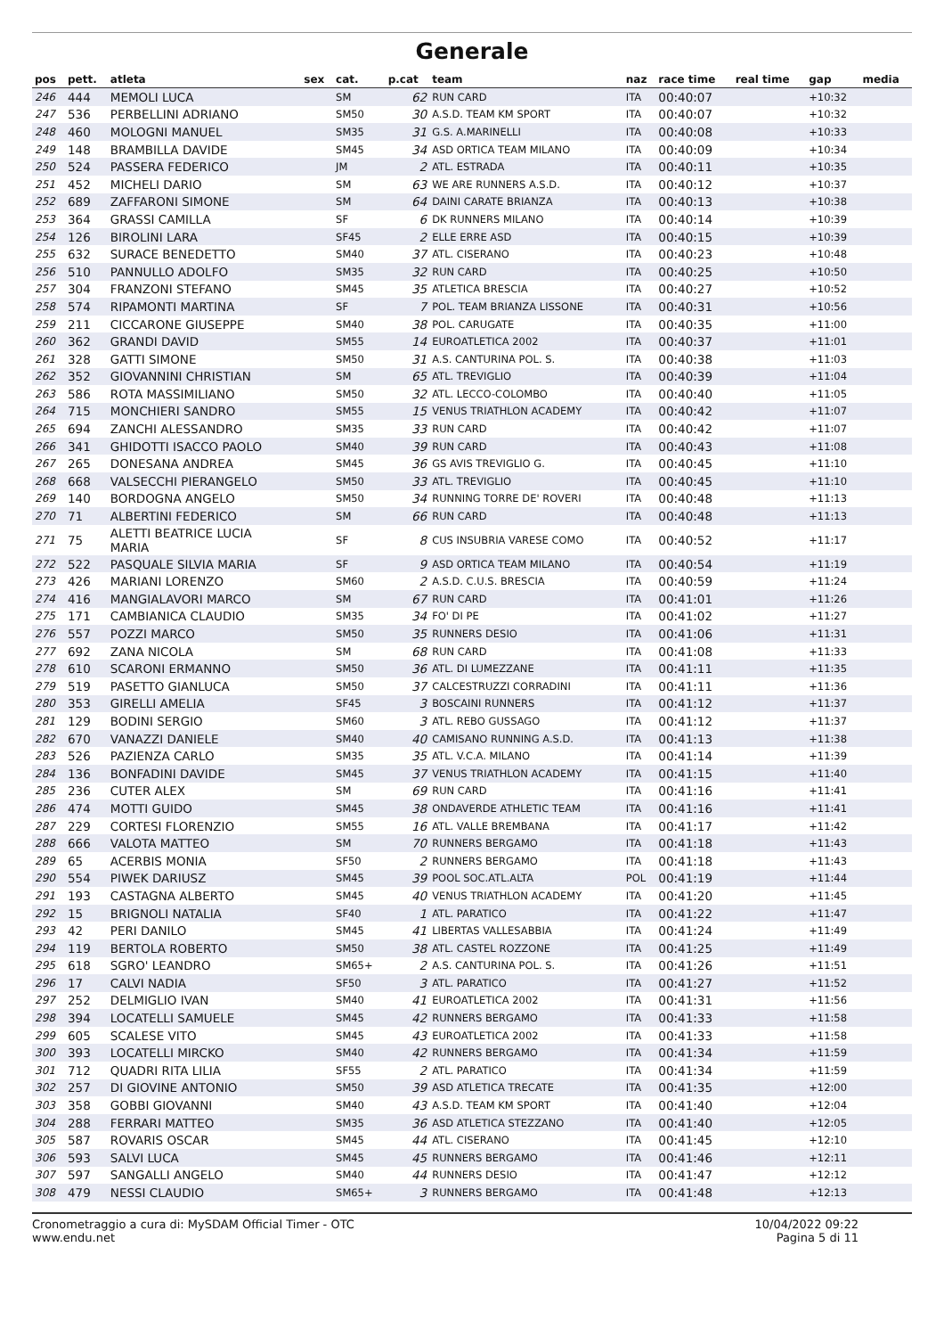Generale
| pos | pett. | atleta | sex | cat. | p.cat | team | naz | race time | real time | gap | media |
| --- | --- | --- | --- | --- | --- | --- | --- | --- | --- | --- | --- |
| 246 | 444 | MEMOLI LUCA | | SM | 62 | RUN CARD | ITA | 00:40:07 | | +10:32 | |
| 247 | 536 | PERBELLINI ADRIANO | | SM50 | 30 | A.S.D. TEAM KM SPORT | ITA | 00:40:07 | | +10:32 | |
| 248 | 460 | MOLOGNI MANUEL | | SM35 | 31 | G.S. A.MARINELLI | ITA | 00:40:08 | | +10:33 | |
| 249 | 148 | BRAMBILLA DAVIDE | | SM45 | 34 | ASD ORTICA TEAM MILANO | ITA | 00:40:09 | | +10:34 | |
| 250 | 524 | PASSERA FEDERICO | | JM | 2 | ATL. ESTRADA | ITA | 00:40:11 | | +10:35 | |
| 251 | 452 | MICHELI DARIO | | SM | 63 | WE ARE RUNNERS A.S.D. | ITA | 00:40:12 | | +10:37 | |
| 252 | 689 | ZAFFARONI SIMONE | | SM | 64 | DAINI CARATE BRIANZA | ITA | 00:40:13 | | +10:38 | |
| 253 | 364 | GRASSI CAMILLA | | SF | 6 | DK RUNNERS MILANO | ITA | 00:40:14 | | +10:39 | |
| 254 | 126 | BIROLINI LARA | | SF45 | 2 | ELLE ERRE ASD | ITA | 00:40:15 | | +10:39 | |
| 255 | 632 | SURACE BENEDETTO | | SM40 | 37 | ATL. CISERANO | ITA | 00:40:23 | | +10:48 | |
| 256 | 510 | PANNULLO ADOLFO | | SM35 | 32 | RUN CARD | ITA | 00:40:25 | | +10:50 | |
| 257 | 304 | FRANZONI STEFANO | | SM45 | 35 | ATLETICA BRESCIA | ITA | 00:40:27 | | +10:52 | |
| 258 | 574 | RIPAMONTI MARTINA | | SF | 7 | POL. TEAM BRIANZA LISSONE | ITA | 00:40:31 | | +10:56 | |
| 259 | 211 | CICCARONE GIUSEPPE | | SM40 | 38 | POL. CARUGATE | ITA | 00:40:35 | | +11:00 | |
| 260 | 362 | GRANDI DAVID | | SM55 | 14 | EUROATLETICA 2002 | ITA | 00:40:37 | | +11:01 | |
| 261 | 328 | GATTI SIMONE | | SM50 | 31 | A.S. CANTURINA POL. S. | ITA | 00:40:38 | | +11:03 | |
| 262 | 352 | GIOVANNINI CHRISTIAN | | SM | 65 | ATL. TREVIGLIO | ITA | 00:40:39 | | +11:04 | |
| 263 | 586 | ROTA MASSIMILIANO | | SM50 | 32 | ATL. LECCO-COLOMBO | ITA | 00:40:40 | | +11:05 | |
| 264 | 715 | MONCHIERI SANDRO | | SM55 | 15 | VENUS TRIATHLON ACADEMY | ITA | 00:40:42 | | +11:07 | |
| 265 | 694 | ZANCHI ALESSANDRO | | SM35 | 33 | RUN CARD | ITA | 00:40:42 | | +11:07 | |
| 266 | 341 | GHIDOTTI ISACCO PAOLO | | SM40 | 39 | RUN CARD | ITA | 00:40:43 | | +11:08 | |
| 267 | 265 | DONESANA ANDREA | | SM45 | 36 | GS AVIS TREVIGLIO G. | ITA | 00:40:45 | | +11:10 | |
| 268 | 668 | VALSECCHI PIERANGELO | | SM50 | 33 | ATL. TREVIGLIO | ITA | 00:40:45 | | +11:10 | |
| 269 | 140 | BORDOGNA ANGELO | | SM50 | 34 | RUNNING TORRE DE' ROVERI | ITA | 00:40:48 | | +11:13 | |
| 270 | 71 | ALBERTINI FEDERICO | | SM | 66 | RUN CARD | ITA | 00:40:48 | | +11:13 | |
| 271 | 75 | ALETTI BEATRICE LUCIA MARIA | | SF | 8 | CUS INSUBRIA VARESE COMO | ITA | 00:40:52 | | +11:17 | |
| 272 | 522 | PASQUALE SILVIA MARIA | | SF | 9 | ASD ORTICA TEAM MILANO | ITA | 00:40:54 | | +11:19 | |
| 273 | 426 | MARIANI LORENZO | | SM60 | 2 | A.S.D. C.U.S. BRESCIA | ITA | 00:40:59 | | +11:24 | |
| 274 | 416 | MANGIALAVORI MARCO | | SM | 67 | RUN CARD | ITA | 00:41:01 | | +11:26 | |
| 275 | 171 | CAMBIANICA CLAUDIO | | SM35 | 34 | FO' DI PE | ITA | 00:41:02 | | +11:27 | |
| 276 | 557 | POZZI MARCO | | SM50 | 35 | RUNNERS DESIO | ITA | 00:41:06 | | +11:31 | |
| 277 | 692 | ZANA NICOLA | | SM | 68 | RUN CARD | ITA | 00:41:08 | | +11:33 | |
| 278 | 610 | SCARONI ERMANNO | | SM50 | 36 | ATL. DI LUMEZZANE | ITA | 00:41:11 | | +11:35 | |
| 279 | 519 | PASETTO GIANLUCA | | SM50 | 37 | CALCESTRUZZI CORRADINI | ITA | 00:41:11 | | +11:36 | |
| 280 | 353 | GIRELLI AMELIA | | SF45 | 3 | BOSCAINI RUNNERS | ITA | 00:41:12 | | +11:37 | |
| 281 | 129 | BODINI SERGIO | | SM60 | 3 | ATL. REBO GUSSAGO | ITA | 00:41:12 | | +11:37 | |
| 282 | 670 | VANAZZI DANIELE | | SM40 | 40 | CAMISANO RUNNING A.S.D. | ITA | 00:41:13 | | +11:38 | |
| 283 | 526 | PAZIENZA CARLO | | SM35 | 35 | ATL. V.C.A. MILANO | ITA | 00:41:14 | | +11:39 | |
| 284 | 136 | BONFADINI DAVIDE | | SM45 | 37 | VENUS TRIATHLON ACADEMY | ITA | 00:41:15 | | +11:40 | |
| 285 | 236 | CUTER ALEX | | SM | 69 | RUN CARD | ITA | 00:41:16 | | +11:41 | |
| 286 | 474 | MOTTI GUIDO | | SM45 | 38 | ONDAVERDE ATHLETIC TEAM | ITA | 00:41:16 | | +11:41 | |
| 287 | 229 | CORTESI FLORENZIO | | SM55 | 16 | ATL. VALLE BREMBANA | ITA | 00:41:17 | | +11:42 | |
| 288 | 666 | VALOTA MATTEO | | SM | 70 | RUNNERS BERGAMO | ITA | 00:41:18 | | +11:43 | |
| 289 | 65 | ACERBIS MONIA | | SF50 | 2 | RUNNERS BERGAMO | ITA | 00:41:18 | | +11:43 | |
| 290 | 554 | PIWEK DARIUSZ | | SM45 | 39 | POOL SOC.ATL.ALTA | POL | 00:41:19 | | +11:44 | |
| 291 | 193 | CASTAGNA ALBERTO | | SM45 | 40 | VENUS TRIATHLON ACADEMY | ITA | 00:41:20 | | +11:45 | |
| 292 | 15 | BRIGNOLI NATALIA | | SF40 | 1 | ATL. PARATICO | ITA | 00:41:22 | | +11:47 | |
| 293 | 42 | PERI DANILO | | SM45 | 41 | LIBERTAS VALLESABBIA | ITA | 00:41:24 | | +11:49 | |
| 294 | 119 | BERTOLA ROBERTO | | SM50 | 38 | ATL. CASTEL ROZZONE | ITA | 00:41:25 | | +11:49 | |
| 295 | 618 | SGRO' LEANDRO | | SM65+ | 2 | A.S. CANTURINA POL. S. | ITA | 00:41:26 | | +11:51 | |
| 296 | 17 | CALVI NADIA | | SF50 | 3 | ATL. PARATICO | ITA | 00:41:27 | | +11:52 | |
| 297 | 252 | DELMIGLIO IVAN | | SM40 | 41 | EUROATLETICA 2002 | ITA | 00:41:31 | | +11:56 | |
| 298 | 394 | LOCATELLI SAMUELE | | SM45 | 42 | RUNNERS BERGAMO | ITA | 00:41:33 | | +11:58 | |
| 299 | 605 | SCALESE VITO | | SM45 | 43 | EUROATLETICA 2002 | ITA | 00:41:33 | | +11:58 | |
| 300 | 393 | LOCATELLI MIRCKO | | SM40 | 42 | RUNNERS BERGAMO | ITA | 00:41:34 | | +11:59 | |
| 301 | 712 | QUADRI RITA LILIA | | SF55 | 2 | ATL. PARATICO | ITA | 00:41:34 | | +11:59 | |
| 302 | 257 | DI GIOVINE ANTONIO | | SM50 | 39 | ASD ATLETICA TRECATE | ITA | 00:41:35 | | +12:00 | |
| 303 | 358 | GOBBI GIOVANNI | | SM40 | 43 | A.S.D. TEAM KM SPORT | ITA | 00:41:40 | | +12:04 | |
| 304 | 288 | FERRARI MATTEO | | SM35 | 36 | ASD ATLETICA STEZZANO | ITA | 00:41:40 | | +12:05 | |
| 305 | 587 | ROVARIS OSCAR | | SM45 | 44 | ATL. CISERANO | ITA | 00:41:45 | | +12:10 | |
| 306 | 593 | SALVI LUCA | | SM45 | 45 | RUNNERS BERGAMO | ITA | 00:41:46 | | +12:11 | |
| 307 | 597 | SANGALLI ANGELO | | SM40 | 44 | RUNNERS DESIO | ITA | 00:41:47 | | +12:12 | |
| 308 | 479 | NESSI CLAUDIO | | SM65+ | 3 | RUNNERS BERGAMO | ITA | 00:41:48 | | +12:13 | |
Cronometraggio a cura di: MySDAM Official Timer - OTC
www.endu.net
10/04/2022 09:22
Pagina 5 di 11